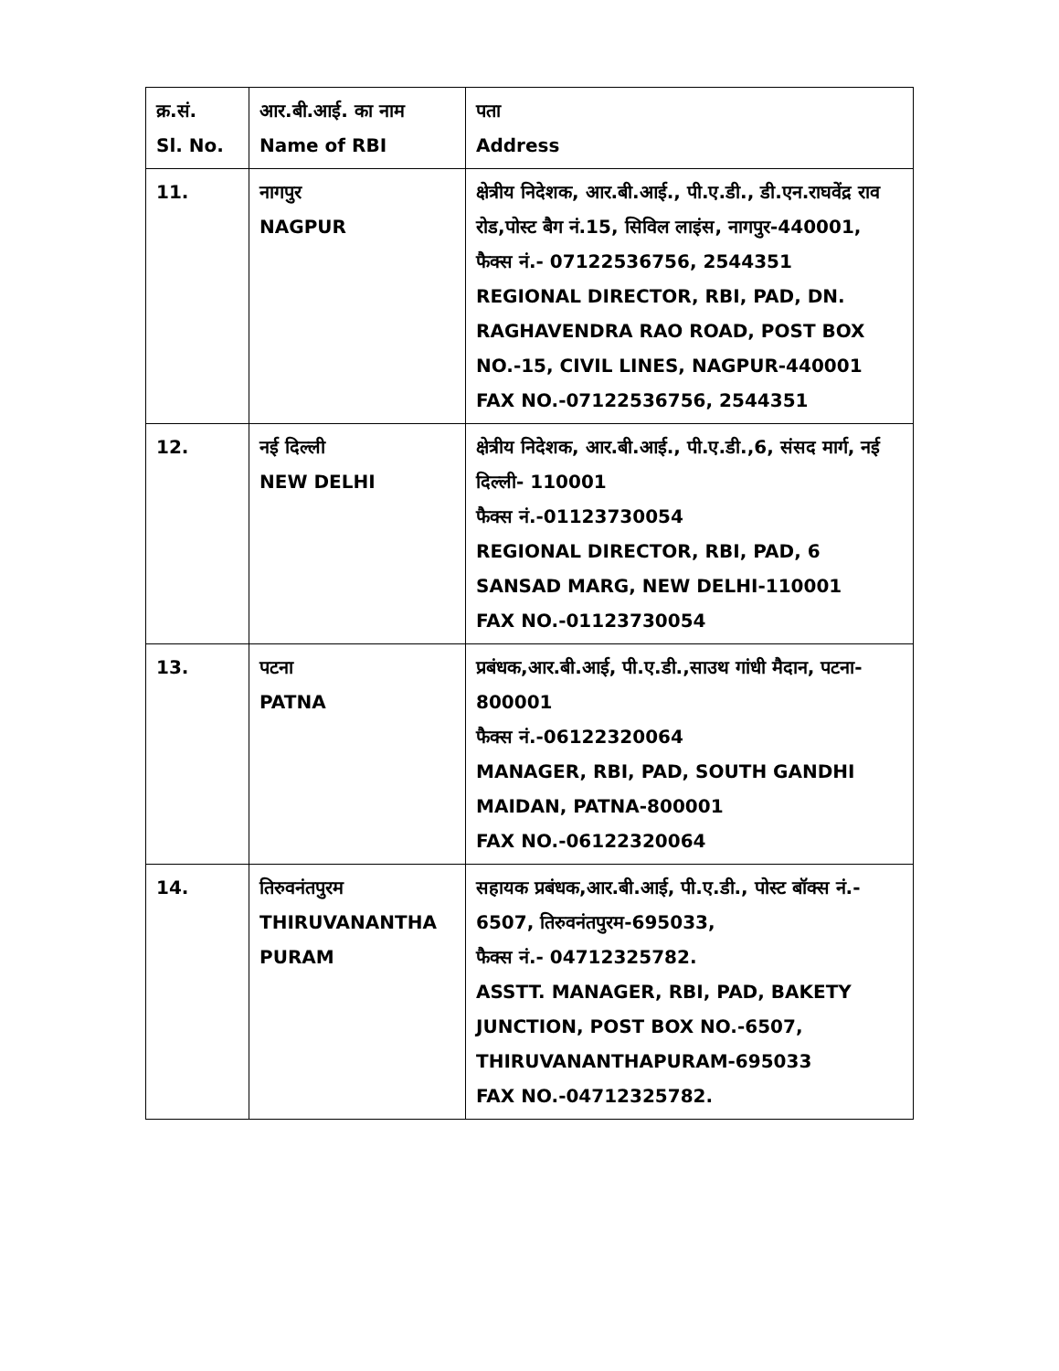| क्र.सं. Sl. No. | आर.बी.आई. का नाम Name of RBI | पता Address |
| 11. | नागपुर NAGPUR | क्षेत्रीय निदेशक, आर.बी.आई., पी.ए.डी., डी.एन.राघवेंद्र राव रोड,पोस्ट बैग नं.15, सिविल लाइंस, नागपुर-440001, फैक्स नं.- 07122536756, 2544351 REGIONAL DIRECTOR, RBI, PAD, DN. RAGHAVENDRA RAO ROAD, POST BOX NO.-15, CIVIL LINES, NAGPUR-440001 FAX NO.-07122536756, 2544351 |
| 12. | नई दिल्ली NEW DELHI | क्षेत्रीय निदेशक, आर.बी.आई., पी.ए.डी.,6, संसद मार्ग, नई दिल्ली- 110001 फैक्स नं.-01123730054 REGIONAL DIRECTOR, RBI, PAD, 6 SANSAD MARG, NEW DELHI-110001 FAX NO.-01123730054 |
| 13. | पटना PATNA | प्रबंधक,आर.बी.आई, पी.ए.डी.,साउथ गांधी मैदान, पटना- 800001 फैक्स नं.-06122320064 MANAGER, RBI, PAD, SOUTH GANDHI MAIDAN, PATNA-800001 FAX NO.-06122320064 |
| 14. | तिरुवनंतपुरम THIRUVANANTHA PURAM | सहायक प्रबंधक,आर.बी.आई, पी.ए.डी., पोस्ट बॉक्स नं.- 6507, तिरुवनंतपुरम-695033, फैक्स नं.- 04712325782. ASSTT. MANAGER, RBI, PAD, BAKETY JUNCTION, POST BOX NO.-6507, THIRUVANANTHAPURAM-695033 FAX NO.-04712325782. |